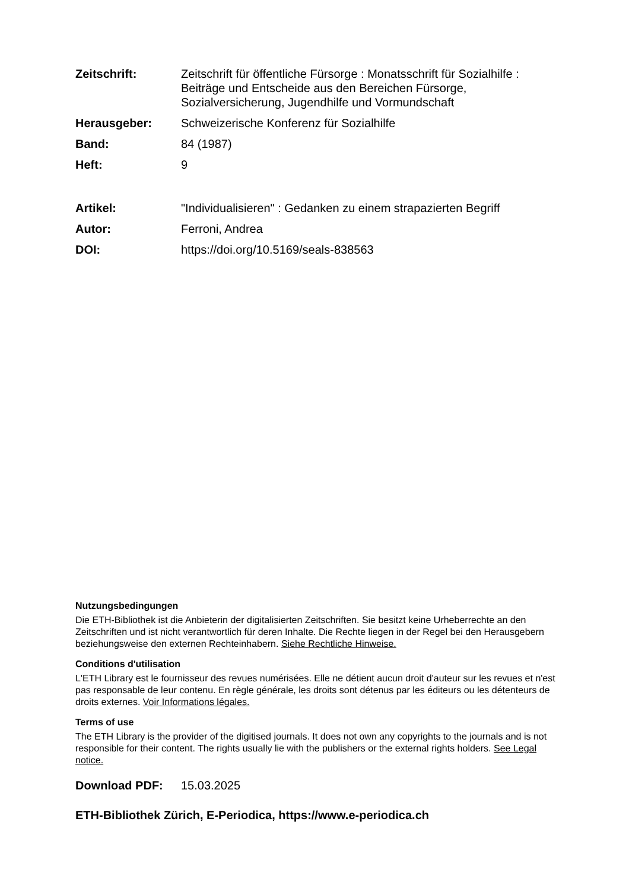Zeitschrift: Zeitschrift für öffentliche Fürsorge : Monatsschrift für Sozialhilfe : Beiträge und Entscheide aus den Bereichen Fürsorge, Sozialversicherung, Jugendhilfe und Vormundschaft
Herausgeber: Schweizerische Konferenz für Sozialhilfe
Band: 84 (1987)
Heft: 9
Artikel: "Individualisieren" : Gedanken zu einem strapazierten Begriff
Autor: Ferroni, Andrea
DOI: https://doi.org/10.5169/seals-838563
Nutzungsbedingungen
Die ETH-Bibliothek ist die Anbieterin der digitalisierten Zeitschriften. Sie besitzt keine Urheberrechte an den Zeitschriften und ist nicht verantwortlich für deren Inhalte. Die Rechte liegen in der Regel bei den Herausgebern beziehungsweise den externen Rechteinhabern. Siehe Rechtliche Hinweise.
Conditions d'utilisation
L'ETH Library est le fournisseur des revues numérisées. Elle ne détient aucun droit d'auteur sur les revues et n'est pas responsable de leur contenu. En règle générale, les droits sont détenus par les éditeurs ou les détenteurs de droits externes. Voir Informations légales.
Terms of use
The ETH Library is the provider of the digitised journals. It does not own any copyrights to the journals and is not responsible for their content. The rights usually lie with the publishers or the external rights holders. See Legal notice.
Download PDF: 15.03.2025
ETH-Bibliothek Zürich, E-Periodica, https://www.e-periodica.ch